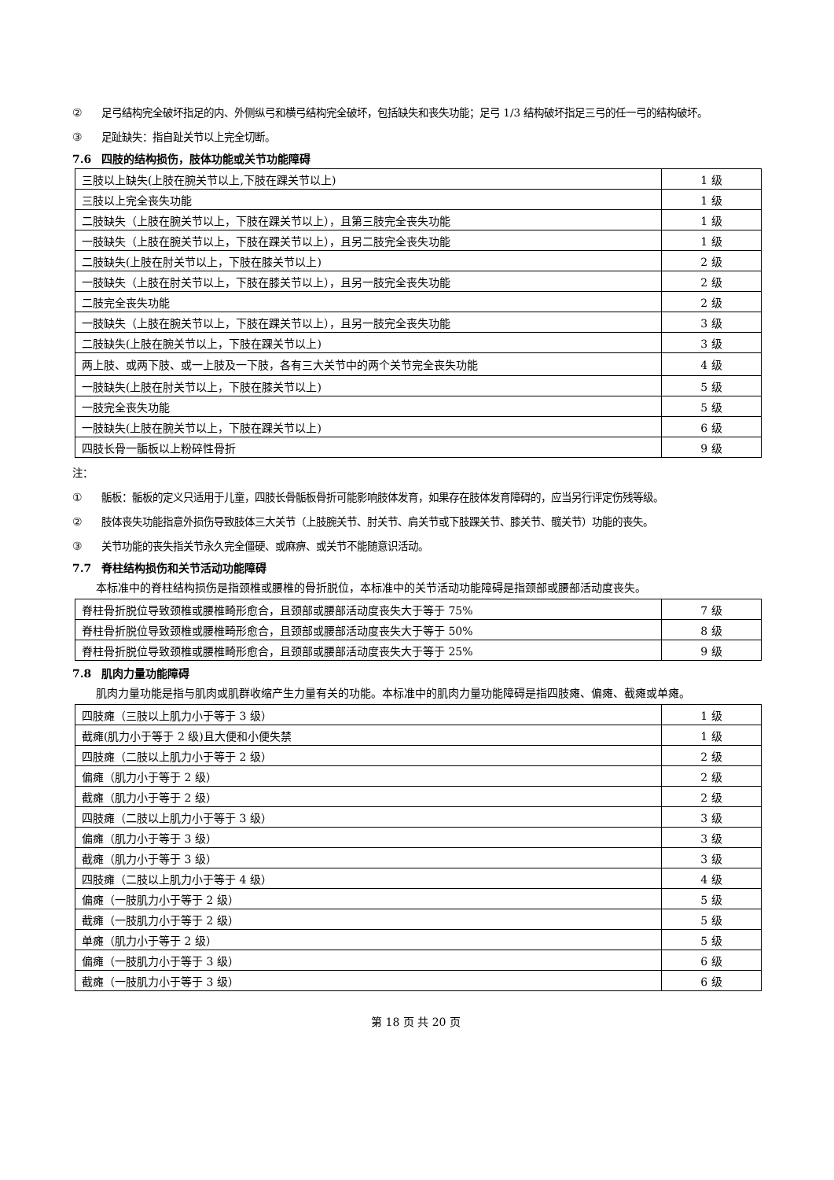② 足弓结构完全破坏指足的内、外侧纵弓和横弓结构完全破坏，包括缺失和丧失功能；足弓 1/3 结构破坏指足三弓的任一弓的结构破坏。
③ 足趾缺失：指自趾关节以上完全切断。
7.6 四肢的结构损伤，肢体功能或关节功能障碍
| 三肢以上缺失(上肢在腕关节以上,下肢在踝关节以上) | 1 级 |
| 三肢以上完全丧失功能 | 1 级 |
| 二肢缺失（上肢在腕关节以上，下肢在踝关节以上），且第三肢完全丧失功能 | 1 级 |
| 一肢缺失（上肢在腕关节以上，下肢在踝关节以上），且另二肢完全丧失功能 | 1 级 |
| 二肢缺失(上肢在肘关节以上，下肢在膝关节以上) | 2 级 |
| 一肢缺失（上肢在肘关节以上，下肢在膝关节以上），且另一肢完全丧失功能 | 2 级 |
| 二肢完全丧失功能 | 2 级 |
| 一肢缺失（上肢在腕关节以上，下肢在踝关节以上），且另一肢完全丧失功能 | 3 级 |
| 二肢缺失(上肢在腕关节以上，下肢在踝关节以上) | 3 级 |
| 两上肢、或两下肢、或一上肢及一下肢，各有三大关节中的两个关节完全丧失功能 | 4 级 |
| 一肢缺失(上肢在肘关节以上，下肢在膝关节以上) | 5 级 |
| 一肢完全丧失功能 | 5 级 |
| 一肢缺失(上肢在腕关节以上，下肢在踝关节以上) | 6 级 |
| 四肢长骨一骺板以上粉碎性骨折 | 9 级 |
注：
① 骺板：骺板的定义只适用于儿童，四肢长骨骺板骨折可能影响肢体发育，如果存在肢体发育障碍的，应当另行评定伤残等级。
② 肢体丧失功能指意外损伤导致肢体三大关节（上肢腕关节、肘关节、肩关节或下肢踝关节、膝关节、髋关节）功能的丧失。
③ 关节功能的丧失指关节永久完全僵硬、或麻痹、或关节不能随意识活动。
7.7 脊柱结构损伤和关节活动功能障碍
本标准中的脊柱结构损伤是指颈椎或腰椎的骨折脱位，本标准中的关节活动功能障碍是指颈部或腰部活动度丧失。
| 脊柱骨折脱位导致颈椎或腰椎畸形愈合，且颈部或腰部活动度丧失大于等于 75% | 7 级 |
| 脊柱骨折脱位导致颈椎或腰椎畸形愈合，且颈部或腰部活动度丧失大于等于 50% | 8 级 |
| 脊柱骨折脱位导致颈椎或腰椎畸形愈合，且颈部或腰部活动度丧失大于等于 25% | 9 级 |
7.8 肌肉力量功能障碍
肌肉力量功能是指与肌肉或肌群收缩产生力量有关的功能。本标准中的肌肉力量功能障碍是指四肢瘫、偏瘫、截瘫或单瘫。
| 四肢瘫（三肢以上肌力小于等于 3 级） | 1 级 |
| 截瘫(肌力小于等于 2 级)且大便和小便失禁 | 1 级 |
| 四肢瘫（二肢以上肌力小于等于 2 级） | 2 级 |
| 偏瘫（肌力小于等于 2 级） | 2 级 |
| 截瘫（肌力小于等于 2 级） | 2 级 |
| 四肢瘫（二肢以上肌力小于等于 3 级） | 3 级 |
| 偏瘫（肌力小于等于 3 级） | 3 级 |
| 截瘫（肌力小于等于 3 级） | 3 级 |
| 四肢瘫（二肢以上肌力小于等于 4 级） | 4 级 |
| 偏瘫（一肢肌力小于等于 2 级） | 5 级 |
| 截瘫（一肢肌力小于等于 2 级） | 5 级 |
| 单瘫（肌力小于等于 2 级） | 5 级 |
| 偏瘫（一肢肌力小于等于 3 级） | 6 级 |
| 截瘫（一肢肌力小于等于 3 级） | 6 级 |
第 18 页 共 20 页